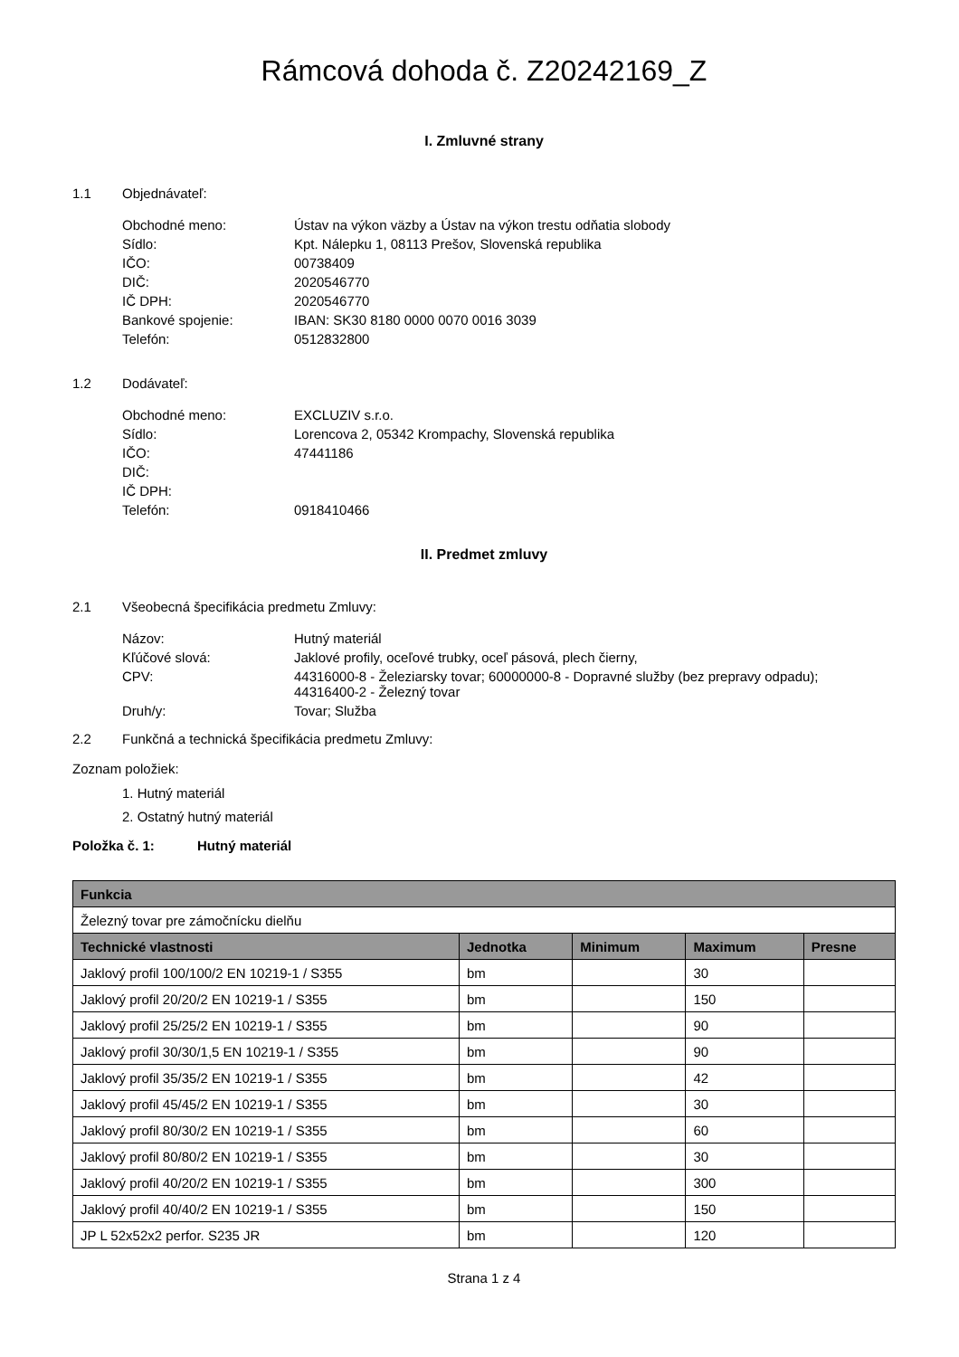Rámcová dohoda č. Z20242169_Z
I. Zmluvné strany
1.1 Objednávateľ:
| Obchodné meno: | Ústav na výkon väzby a Ústav na výkon trestu odňatia slobody |
| Sídlo: | Kpt. Nálepku 1, 08113 Prešov, Slovenská republika |
| IČO: | 00738409 |
| DIČ: | 2020546770 |
| IČ DPH: | 2020546770 |
| Bankové spojenie: | IBAN: SK30 8180 0000 0070 0016 3039 |
| Telefón: | 0512832800 |
1.2 Dodávateľ:
| Obchodné meno: | EXCLUZIV s.r.o. |
| Sídlo: | Lorencova 2, 05342 Krompachy, Slovenská republika |
| IČO: | 47441186 |
| DIČ: | |
| IČ DPH: | |
| Telefón: | 0918410466 |
II. Predmet zmluvy
2.1 Všeobecná špecifikácia predmetu Zmluvy:
| Názov: | Hutný materiál |
| Kľúčové slová: | Jaklové profily, oceľové trubky, oceľ pásová, plech čierny, |
| CPV: | 44316000-8 - Železiarsky tovar; 60000000-8 - Dopravné služby (bez prepravy odpadu); 44316400-2 - Železný tovar |
| Druh/y: | Tovar; Služba |
2.2 Funkčná a technická špecifikácia predmetu Zmluvy:
Zoznam položiek:
1. Hutný materiál
2. Ostatný hutný materiál
Položka č. 1: Hutný materiál
| Funkcia | | | | |
| --- | --- | --- | --- | --- |
| Železný tovar pre zámočnícku dielňu | | | | |
| Technické vlastnosti | Jednotka | Minimum | Maximum | Presne |
| Jaklový profil 100/100/2 EN 10219-1 / S355 | bm | | 30 | |
| Jaklový profil 20/20/2 EN 10219-1 / S355 | bm | | 150 | |
| Jaklový profil 25/25/2 EN 10219-1 / S355 | bm | | 90 | |
| Jaklový profil 30/30/1,5 EN 10219-1 / S355 | bm | | 90 | |
| Jaklový profil 35/35/2 EN 10219-1 / S355 | bm | | 42 | |
| Jaklový profil 45/45/2 EN 10219-1 / S355 | bm | | 30 | |
| Jaklový profil 80/30/2 EN 10219-1 / S355 | bm | | 60 | |
| Jaklový profil 80/80/2 EN 10219-1 / S355 | bm | | 30 | |
| Jaklový profil 40/20/2 EN 10219-1 / S355 | bm | | 300 | |
| Jaklový profil 40/40/2 EN 10219-1 / S355 | bm | | 150 | |
| JP L 52x52x2 perfor. S235 JR | bm | | 120 | |
Strana 1 z 4